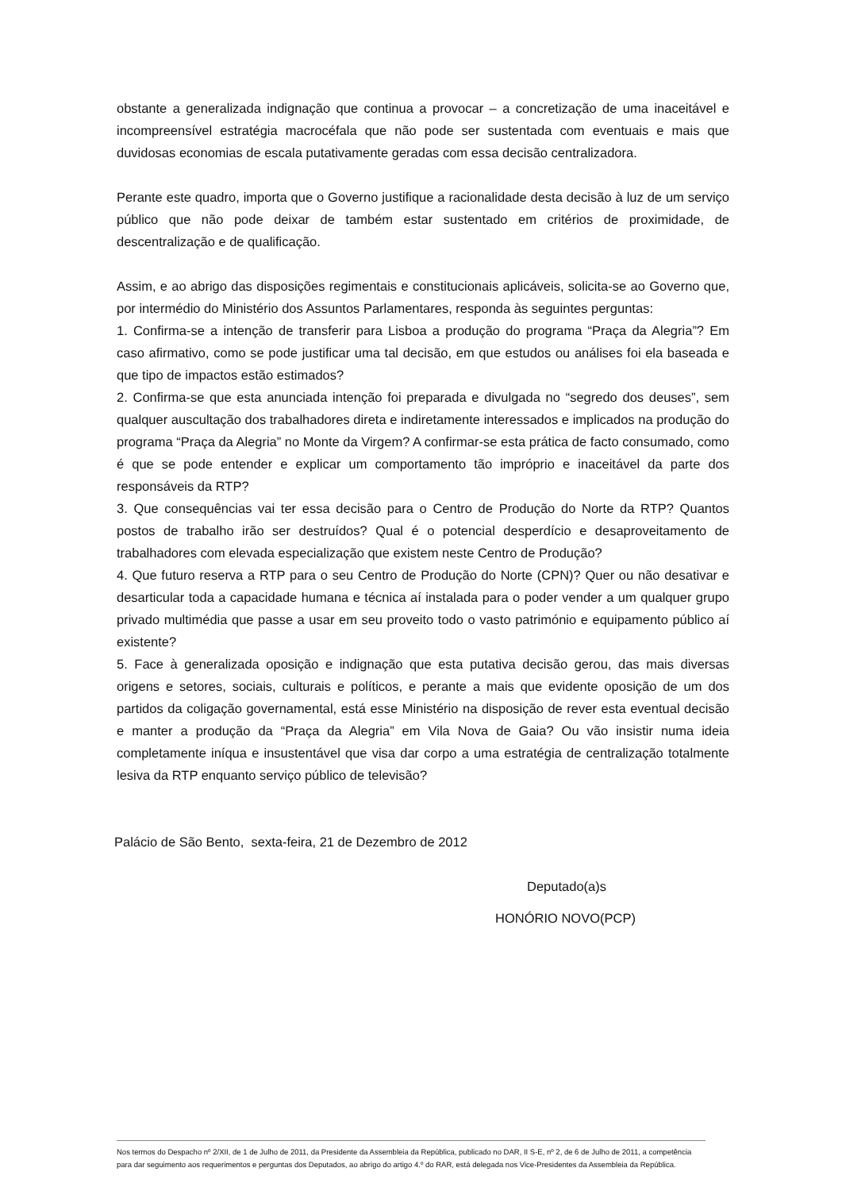obstante a generalizada indignação que continua a provocar – a concretização de uma inaceitável e incompreensível estratégia macrocéfala que não pode ser sustentada com eventuais e mais que duvidosas economias de escala putativamente geradas com essa decisão centralizadora.
Perante este quadro, importa que o Governo justifique a racionalidade desta decisão à luz de um serviço público que não pode deixar de também estar sustentado em critérios de proximidade, de descentralização e de qualificação.
Assim, e ao abrigo das disposições regimentais e constitucionais aplicáveis, solicita-se ao Governo que, por intermédio do Ministério dos Assuntos Parlamentares, responda às seguintes perguntas:
1. Confirma-se a intenção de transferir para Lisboa a produção do programa “Praça da Alegria”? Em caso afirmativo, como se pode justificar uma tal decisão, em que estudos ou análises foi ela baseada e que tipo de impactos estão estimados?
2. Confirma-se que esta anunciada intenção foi preparada e divulgada no “segredo dos deuses”, sem qualquer auscultação dos trabalhadores direta e indiretamente interessados e implicados na produção do programa “Praça da Alegria” no Monte da Virgem? A confirmar-se esta prática de facto consumado, como é que se pode entender e explicar um comportamento tão impróprio e inaceitável da parte dos responsáveis da RTP?
3. Que consequências vai ter essa decisão para o Centro de Produção do Norte da RTP? Quantos postos de trabalho irão ser destruídos? Qual é o potencial desperdício e desaproveitamento de trabalhadores com elevada especialização que existem neste Centro de Produção?
4. Que futuro reserva a RTP para o seu Centro de Produção do Norte (CPN)? Quer ou não desativar e desarticular toda a capacidade humana e técnica aí instalada para o poder vender a um qualquer grupo privado multimédia que passe a usar em seu proveito todo o vasto património e equipamento público aí existente?
5. Face à generalizada oposição e indignação que esta putativa decisão gerou, das mais diversas origens e setores, sociais, culturais e políticos, e perante a mais que evidente oposição de um dos partidos da coligação governamental, está esse Ministério na disposição de rever esta eventual decisão e manter a produção da “Praça da Alegria” em Vila Nova de Gaia? Ou vão insistir numa ideia completamente iníqua e insustentável que visa dar corpo a uma estratégia de centralização totalmente lesiva da RTP enquanto serviço público de televisão?
Palácio de São Bento, sexta-feira, 21 de Dezembro de 2012
Deputado(a)s
HONÓRIO NOVO(PCP)
Nos termos do Despacho nº 2/XII, de 1 de Julho de 2011, da Presidente da Assembleia da República, publicado no DAR, II S-E, nº 2, de 6 de Julho de 2011, a competência para dar seguimento aos requerimentos e perguntas dos Deputados, ao abrigo do artigo 4.º do RAR, está delegada nos Vice-Presidentes da Assembleia da República.